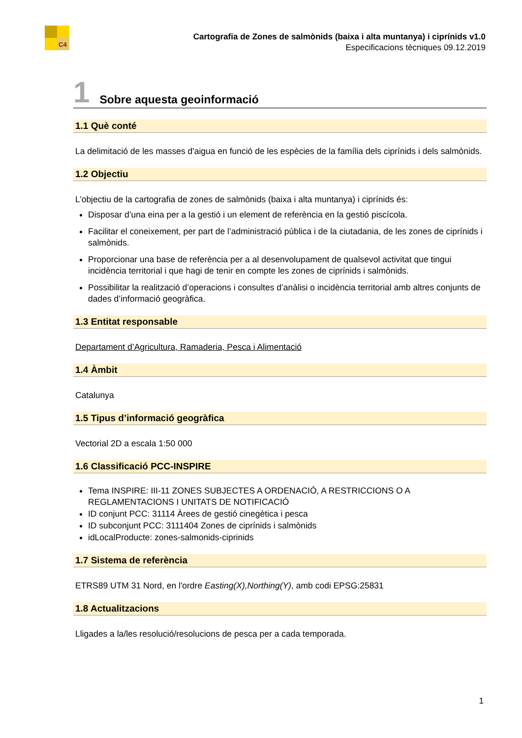C4
Cartografia de Zones de salmònids (baixa i alta muntanya) i ciprínids v1.0
Especificacions tècniques 09.12.2019
1 Sobre aquesta geoinformació
1.1 Què conté
La delimitació de les masses d'aigua en funció de les espècies de la família dels ciprínids i dels salmònids.
1.2 Objectiu
L’objectiu de la cartografia de zones de salmònids (baixa i alta muntanya) i ciprínids és:
Disposar d’una eina per a la gestió i un element de referència en la gestió piscícola.
Facilitar el coneixement, per part de l’administració pública i de la ciutadania, de les zones de ciprínids i salmònids.
Proporcionar una base de referència per a al desenvolupament de qualsevol activitat que tingui incidència territorial i que hagi de tenir en compte les zones de ciprínids i salmònids.
Possibilitar la realització d’operacions i consultes d’anàlisi o incidència territorial amb altres conjunts de dades d’informació geogràfica.
1.3 Entitat responsable
Departament d’Agricultura, Ramaderia, Pesca i Alimentació
1.4 Àmbit
Catalunya
1.5 Tipus d’informació geogràfica
Vectorial 2D a escala 1:50 000
1.6 Classificació PCC-INSPIRE
Tema INSPIRE: III-11 ZONES SUBJECTES A ORDENACIÓ, A RESTRICCIONS O A REGLAMENTACIONS I UNITATS DE NOTIFICACIÓ
ID conjunt PCC: 31114 Àrees de gestió cinegètica i pesca
ID subconjunt PCC: 3111404 Zones de ciprínids i salmònids
idLocalProducte: zones-salmonids-ciprinids
1.7 Sistema de referència
ETRS89 UTM 31 Nord, en l'ordre Easting(X),Northing(Y), amb codi EPSG:25831
1.8 Actualitzacions
Lligades a la/les resolució/resolucions de pesca per a cada temporada.
1